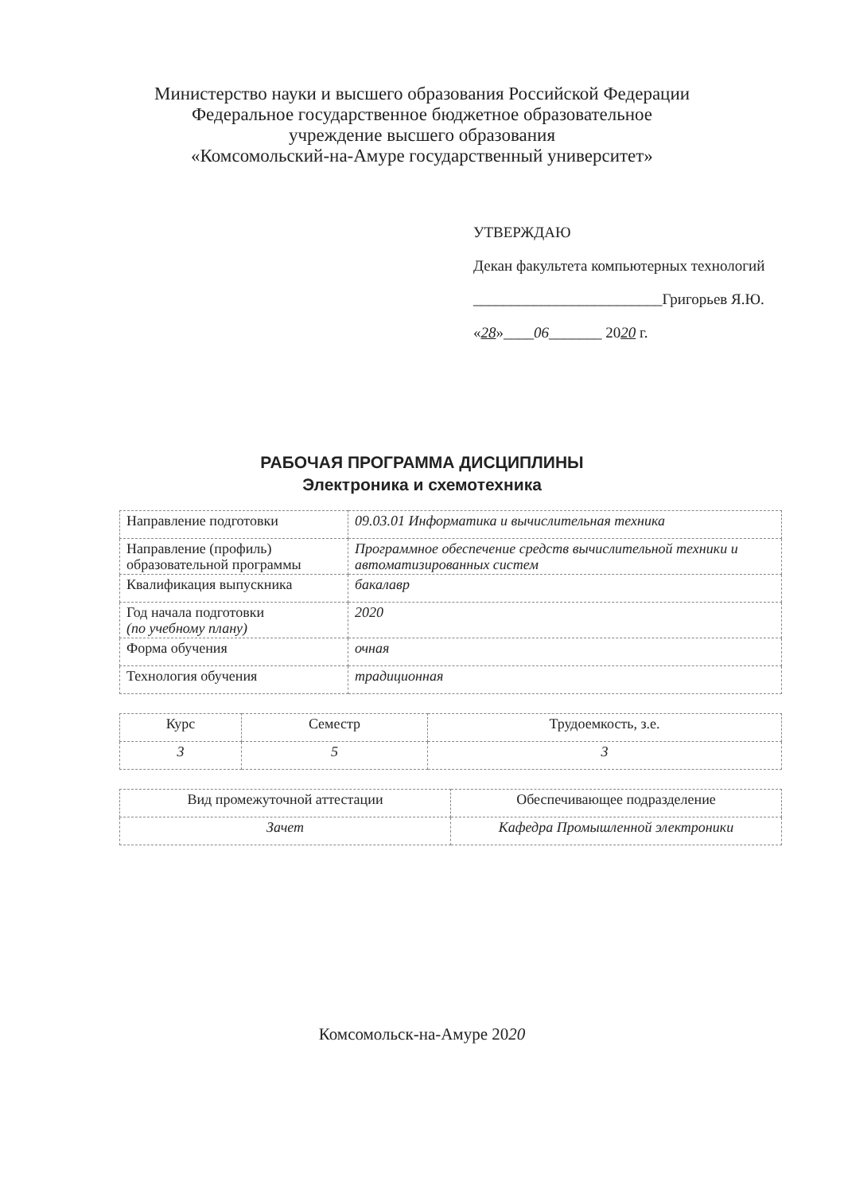Министерство науки и высшего образования Российской Федерации
Федеральное государственное бюджетное образовательное
учреждение высшего образования
«Комсомольский-на-Амуре государственный университет»
УТВЕРЖДАЮ
Декан факультета компьютерных технологий
_________________________Григорьев Я.Ю.
«28»____06_______ 2020 г.
РАБОЧАЯ ПРОГРАММА ДИСЦИПЛИНЫ
Электроника и схемотехника
| Направление подготовки | 09.03.01 Информатика и вычислительная техника |
| Направление (профиль) образовательной программы | Программное обеспечение средств вычислительной техники и автоматизированных систем |
| Квалификация выпускника | бакалавр |
| Год начала подготовки (по учебному плану) | 2020 |
| Форма обучения | очная |
| Технология обучения | традиционная |
| Курс | Семестр | Трудоемкость, з.е. |
| 3 | 5 | 3 |
| Вид промежуточной аттестации | Обеспечивающее подразделение |
| Зачет | Кафедра Промышленной электроники |
Комсомольск-на-Амуре 2020